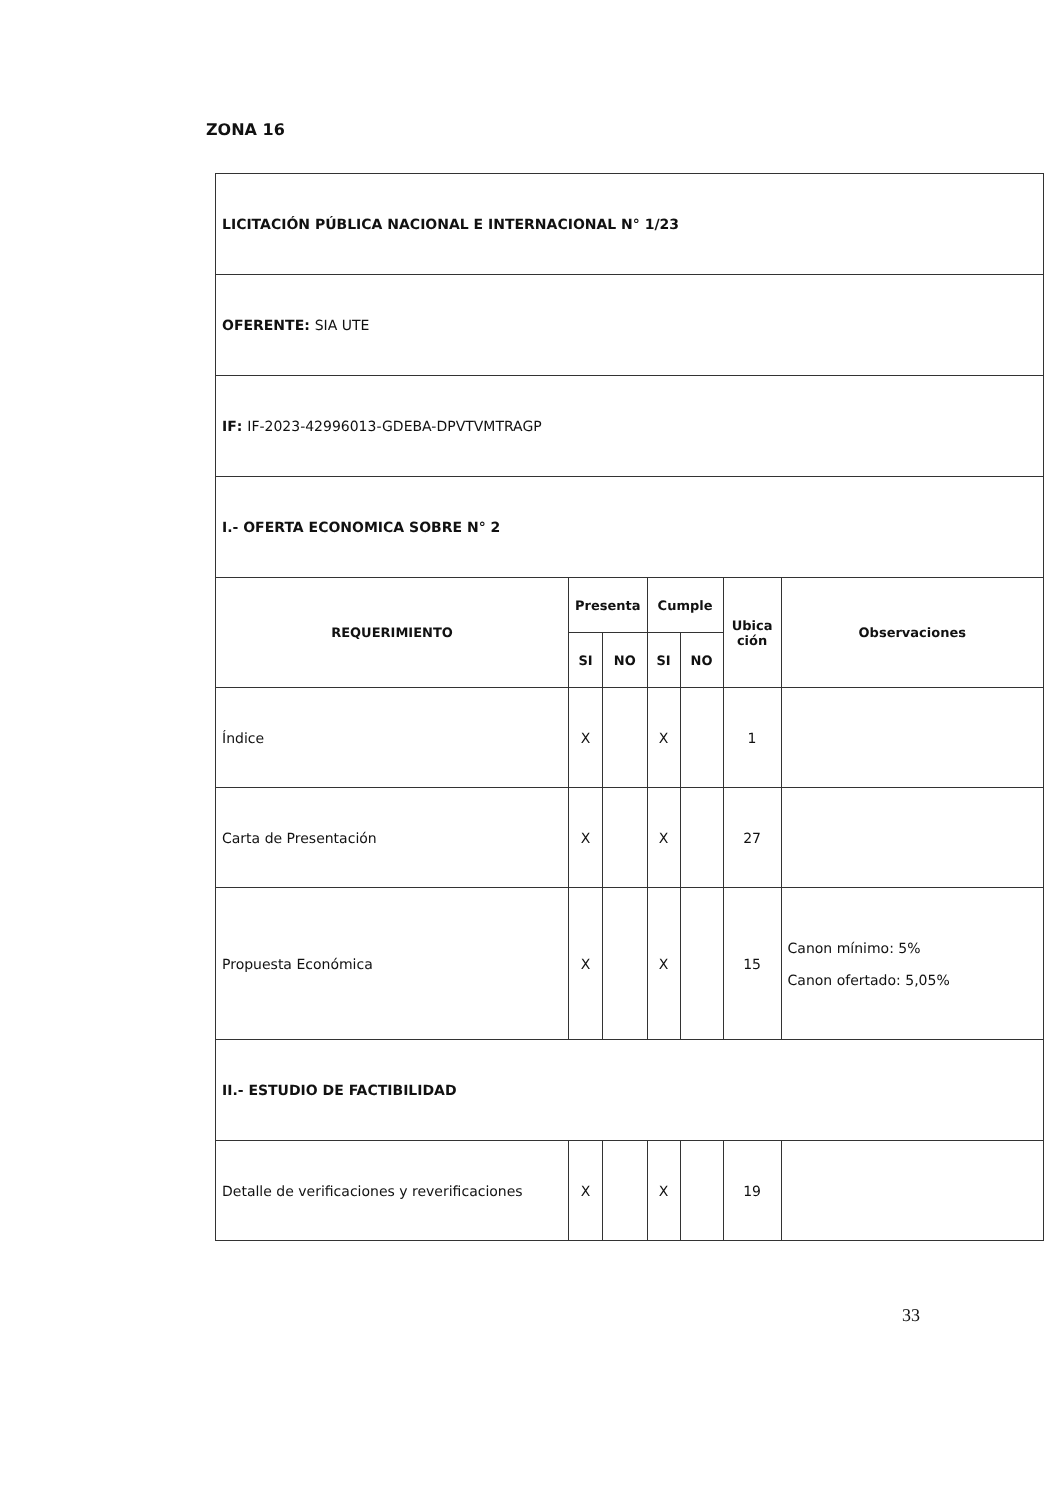ZONA 16
| LICITACIÓN PÚBLICA NACIONAL E INTERNACIONAL N° 1/23 | | | | | | |
| OFERENTE : SIA UTE | | | | | | |
| IF : IF-2023-42996013-GDEBA-DPVTVMTRAGP | | | | | | |
| I.- OFERTA ECONOMICA SOBRE N° 2 | | | | | | |
| REQUERIMIENTO | Presenta | | Cumple | | Ubica ción | Observaciones |
| | SI | NO | SI | NO | | |
| Índice | X | | X | | 1 | |
| Carta de Presentación | X | | X | | 27 | |
| Propuesta Económica | X | | X | | 15 | Canon mínimo: 5% Canon ofertado: 5,05% |
| II.- ESTUDIO DE FACTIBILIDAD | | | | | | |
| Detalle de verificaciones y reverificaciones | X | | X | | 19 | |
33